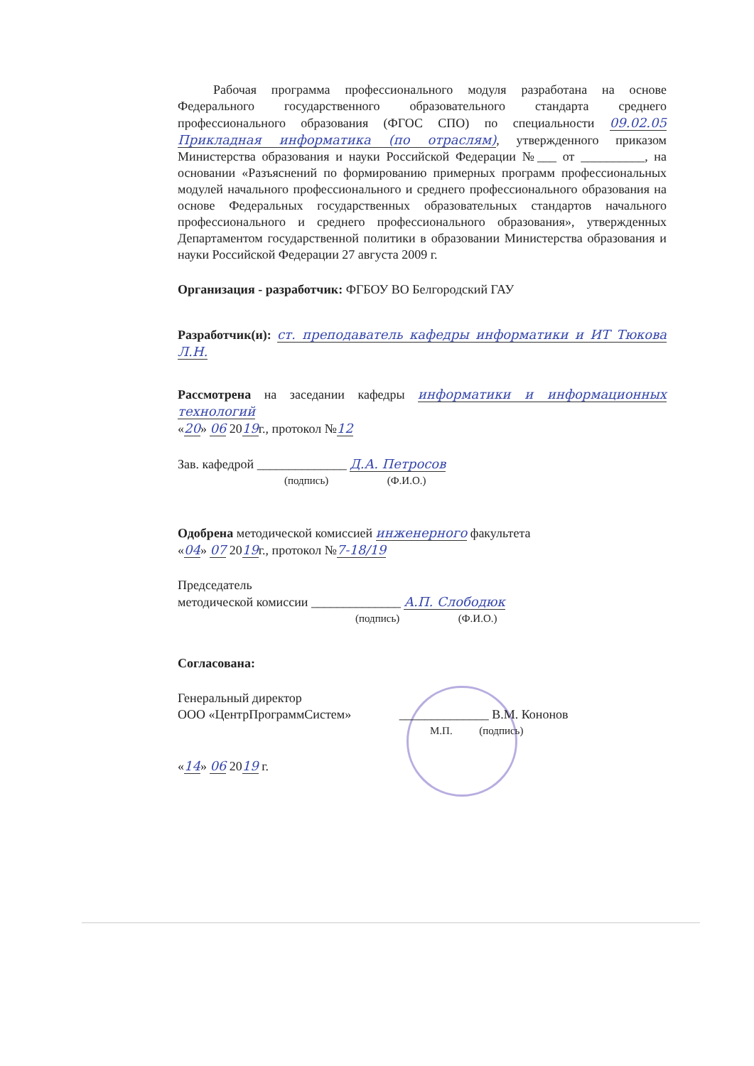Рабочая программа профессионального модуля разработана на основе Федерального государственного образовательного стандарта среднего профессионального образования (ФГОС СПО) по специальности 09.02.05 Прикладная информатика (по отраслям), утвержденного приказом Министерства образования и науки Российской Федерации №___ от __________, на основании «Разъяснений по формированию примерных программ профессиональных модулей начального профессионального и среднего профессионального образования на основе Федеральных государственных образовательных стандартов начального профессионального и среднего профессионального образования», утвержденных Департаментом государственной политики в образовании Министерства образования и науки Российской Федерации 27 августа 2009 г.
Организация - разработчик: ФГБОУ ВО Белгородский ГАУ
Разработчик(и): ст. преподаватель кафедры информатики и ИТ Тюкова Л.Н.
Рассмотрена на заседании кафедры информатики и информационных технологий
«20» 06 2019г., протокол №12
Зав. кафедрой ______________ Д.А. Петросов
(подпись) (Ф.И.О.)
Одобрена методической комиссией инженерного факультета
«04» 07 2019г., протокол №7-18/19
Председатель
методической комиссии ______________ А.П. Слободюк
(подпись) (Ф.И.О.)
Согласована:
Генеральный директор
ООО «ЦентрПрограммСистем» ______________ В.М. Кононов
М.П. (подпись)
«14» 06 2019 г.